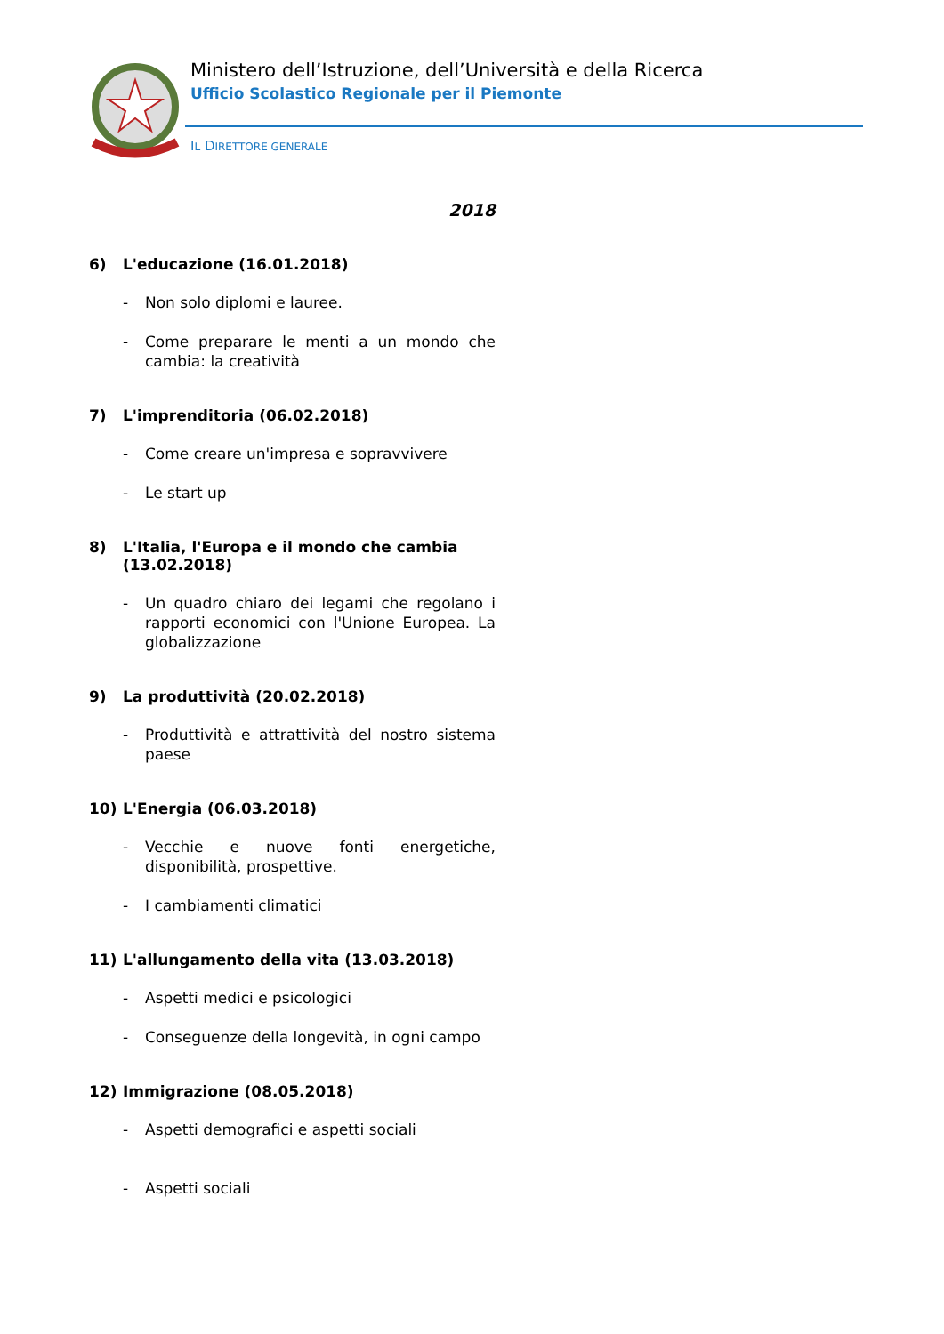Ministero dell’Istruzione, dell’Università e della Ricerca
Ufficio Scolastico Regionale per il Piemonte
IL DIRETTORE GENERALE
2018
6) L'educazione (16.01.2018)
- Non solo diplomi e lauree.
- Come preparare le menti a un mondo che cambia: la creatività
7) L'imprenditoria (06.02.2018)
- Come creare un'impresa e sopravvivere
- Le start up
8) L'Italia, l'Europa e il mondo che cambia (13.02.2018)
- Un quadro chiaro dei legami che regolano i rapporti economici con l'Unione Europea. La globalizzazione
9) La produttività (20.02.2018)
- Produttività e attrattività del nostro sistema paese
10) L'Energia (06.03.2018)
- Vecchie e nuove fonti energetiche, disponibilità, prospettive.
- I cambiamenti climatici
11) L'allungamento della vita (13.03.2018)
- Aspetti medici e psicologici
- Conseguenze della longevità, in ogni campo
12) Immigrazione (08.05.2018)
- Aspetti demografici e aspetti sociali
- Aspetti sociali